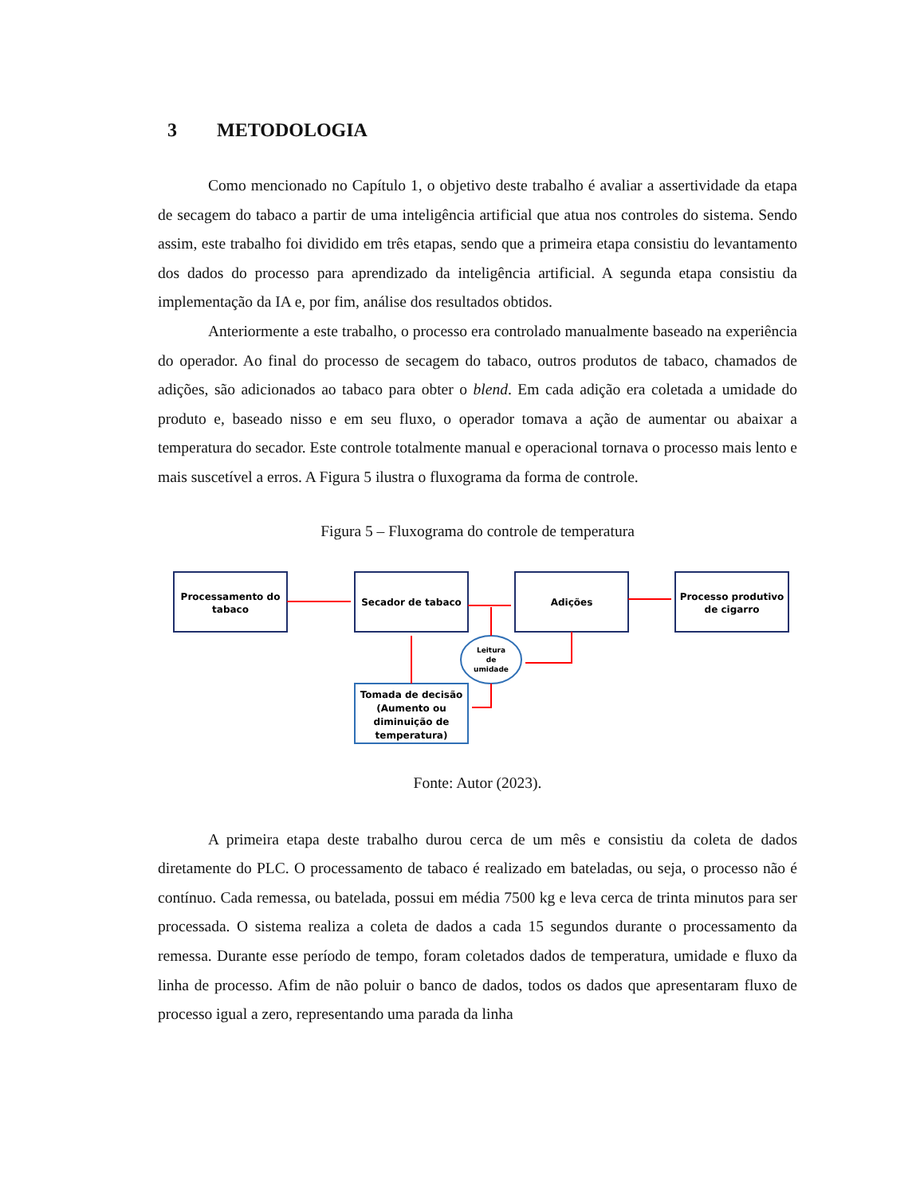3 METODOLOGIA
Como mencionado no Capítulo 1, o objetivo deste trabalho é avaliar a assertividade da etapa de secagem do tabaco a partir de uma inteligência artificial que atua nos controles do sistema. Sendo assim, este trabalho foi dividido em três etapas, sendo que a primeira etapa consistiu do levantamento dos dados do processo para aprendizado da inteligência artificial. A segunda etapa consistiu da implementação da IA e, por fim, análise dos resultados obtidos.
Anteriormente a este trabalho, o processo era controlado manualmente baseado na experiência do operador. Ao final do processo de secagem do tabaco, outros produtos de tabaco, chamados de adições, são adicionados ao tabaco para obter o blend. Em cada adição era coletada a umidade do produto e, baseado nisso e em seu fluxo, o operador tomava a ação de aumentar ou abaixar a temperatura do secador. Este controle totalmente manual e operacional tornava o processo mais lento e mais suscetível a erros. A Figura 5 ilustra o fluxograma da forma de controle.
Figura 5 – Fluxograma do controle de temperatura
Processamento do
tabaco
Secador de tabaco
Adições
Processo produtivo
de cigarro
Leitura
de
umidade
Tomada de decisão
(Aumento ou
diminuição de
temperatura)
Fonte: Autor (2023).
A primeira etapa deste trabalho durou cerca de um mês e consistiu da coleta de dados diretamente do PLC. O processamento de tabaco é realizado em bateladas, ou seja, o processo não é contínuo. Cada remessa, ou batelada, possui em média 7500 kg e leva cerca de trinta minutos para ser processada. O sistema realiza a coleta de dados a cada 15 segundos durante o processamento da remessa. Durante esse período de tempo, foram coletados dados de temperatura, umidade e fluxo da linha de processo. Afim de não poluir o banco de dados, todos os dados que apresentaram fluxo de processo igual a zero, representando uma parada da linha